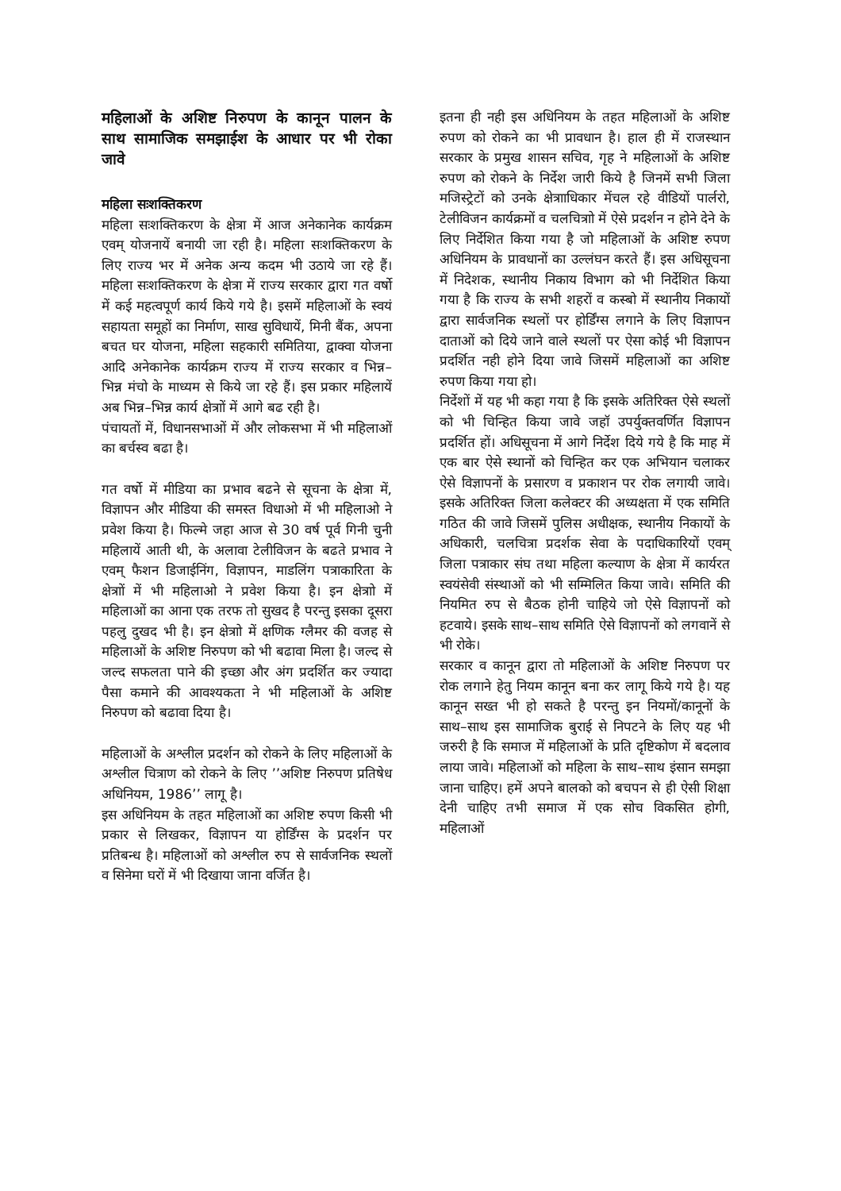महिलाओं के अशिष्ट निरुपण के कानून पालन के साथ सामाजिक समझाईश के आधार पर भी रोका जावे
महिला सःशक्तिकरण
महिला सःशक्तिकरण के क्षेत्रा में आज अनेकानेक कार्यक्रम एवम् योजनायें बनायी जा रही है। महिला सःशक्तिकरण के लिए राज्य भर में अनेक अन्य कदम भी उठाये जा रहे हैं। महिला सःशक्तिकरण के क्षेत्रा में राज्य सरकार द्वारा गत वर्षो में कई महत्वपूर्ण कार्य किये गये है। इसमें महिलाओं के स्वयं सहायता समूहों का निर्माण, साख सुविधायें, मिनी बैंक, अपना बचत घर योजना, महिला सहकारी समितिया, द्वाक्वा योजना आदि अनेकानेक कार्यक्रम राज्य में राज्य सरकार व भिन्न–भिन्न मंचो के माध्यम से किये जा रहे हैं। इस प्रकार महिलायें अब भिन्न–भिन्न कार्य क्षेत्राों में आगे बढ रही है।
पंचायतों में, विधानसभाओं में और लोकसभा में भी महिलाओं का बर्चस्व बढा है।
गत वर्षो में मीडिया का प्रभाव बढने से सूचना के क्षेत्रा में, विज्ञापन और मीडिया की समस्त विधाओ में भी महिलाओ ने प्रवेश किया है। फिल्मे जहा आज से 30 वर्ष पूर्व गिनी चुनी महिलायें आती थी, के अलावा टेलीविजन के बढते प्रभाव ने एवम् फैशन डिजाईनिंग, विज्ञापन, माडलिंग पत्राकारिता के क्षेत्राों में भी महिलाओ ने प्रवेश किया है। इन क्षेत्राो में महिलाओं का आना एक तरफ तो सुखद है परन्तु इसका दूसरा पहलु दुखद भी है। इन क्षेत्राो में क्षणिक ग्लैमर की वजह से महिलाओं के अशिष्ट निरुपण को भी बढावा मिला है। जल्द से जल्द सफलता पाने की इच्छा और अंग प्रदर्शित कर ज्यादा पैसा कमाने की आवश्यकता ने भी महिलाओं के अशिष्ट निरुपण को बढावा दिया है।
महिलाओं के अश्लील प्रदर्शन को रोकने के लिए महिलाओं के अश्लील चित्राण को रोकने के लिए ’’अशिष्ट निरुपण प्रतिषेध अधिनियम, 1986’’ लागू है।
इस अधिनियम के तहत महिलाओं का अशिष्ट रुपण किसी भी प्रकार से लिखकर, विज्ञापन या होर्डिंग्स के प्रदर्शन पर प्रतिबन्ध है। महिलाओं को अश्लील रुप से सार्वजनिक स्थलों व सिनेमा घरों में भी दिखाया जाना वर्जित है।
इतना ही नही इस अधिनियम के तहत महिलाओं के अशिष्ट रुपण को रोकने का भी प्रावधान है। हाल ही में राजस्थान सरकार के प्रमुख शासन सचिव, गृह ने महिलाओं के अशिष्ट रुपण को रोकने के निर्देश जारी किये है जिनमें सभी जिला मजिस्ट्रेटों को उनके क्षेत्रााधिकार मेंचल रहे वीडियों पार्लरो, टेलीविजन कार्यक्रमों व चलचित्राो में ऐसे प्रदर्शन न होने देने के लिए निर्देशित किया गया है जो महिलाओं के अशिष्ट रुपण अधिनियम के प्रावधानों का उल्लंघन करते हैं। इस अधिसूचना में निदेशक, स्थानीय निकाय विभाग को भी निर्देशित किया गया है कि राज्य के सभी शहरों व कस्बो में स्थानीय निकायों द्वारा सार्वजनिक स्थलों पर होर्डिंग्स लगाने के लिए विज्ञापन दाताओं को दिये जाने वाले स्थलों पर ऐसा कोई भी विज्ञापन प्रदर्शित नही होने दिया जावे जिसमें महिलाओं का अशिष्ट रुपण किया गया हो।
निर्देशों में यह भी कहा गया है कि इसके अतिरिक्त ऐसे स्थलों को भी चिन्हित किया जावे जहॉ उपर्युक्तवर्णित विज्ञापन प्रदर्शित हों। अधिसूचना में आगे निर्देश दिये गये है कि माह में एक बार ऐसे स्थानों को चिन्हित कर एक अभियान चलाकर ऐसे विज्ञापनों के प्रसारण व प्रकाशन पर रोक लगायी जावे। इसके अतिरिक्त जिला कलेक्टर की अध्यक्षता में एक समिति गठित की जावे जिसमें पुलिस अधीक्षक, स्थानीय निकायों के अधिकारी, चलचित्रा प्रदर्शक सेवा के पदाधिकारियों एवम् जिला पत्राकार संघ तथा महिला कल्याण के क्षेत्रा में कार्यरत स्वयंसेवी संस्थाओं को भी सम्मिलित किया जावे। समिति की नियमित रुप से बैठक होनी चाहिये जो ऐसे विज्ञापनों को हटवाये। इसके साथ–साथ समिति ऐसे विज्ञापनों को लगवानें से भी रोके।
सरकार व कानून द्वारा तो महिलाओं के अशिष्ट निरुपण पर रोक लगाने हेतु नियम कानून बना कर लागू किये गये है। यह कानून सख्त भी हो सकते है परन्तु इन नियमों/कानूनों के साथ–साथ इस सामाजिक बुराई से निपटने के लिए यह भी जरुरी है कि समाज में महिलाओं के प्रति दृष्टिकोण में बदलाव लाया जावे। महिलाओं को महिला के साथ–साथ इंसान समझा जाना चाहिए। हमें अपने बालको को बचपन से ही ऐसी शिक्षा देनी चाहिए तभी समाज में एक सोच विकसित होगी, महिलाओं